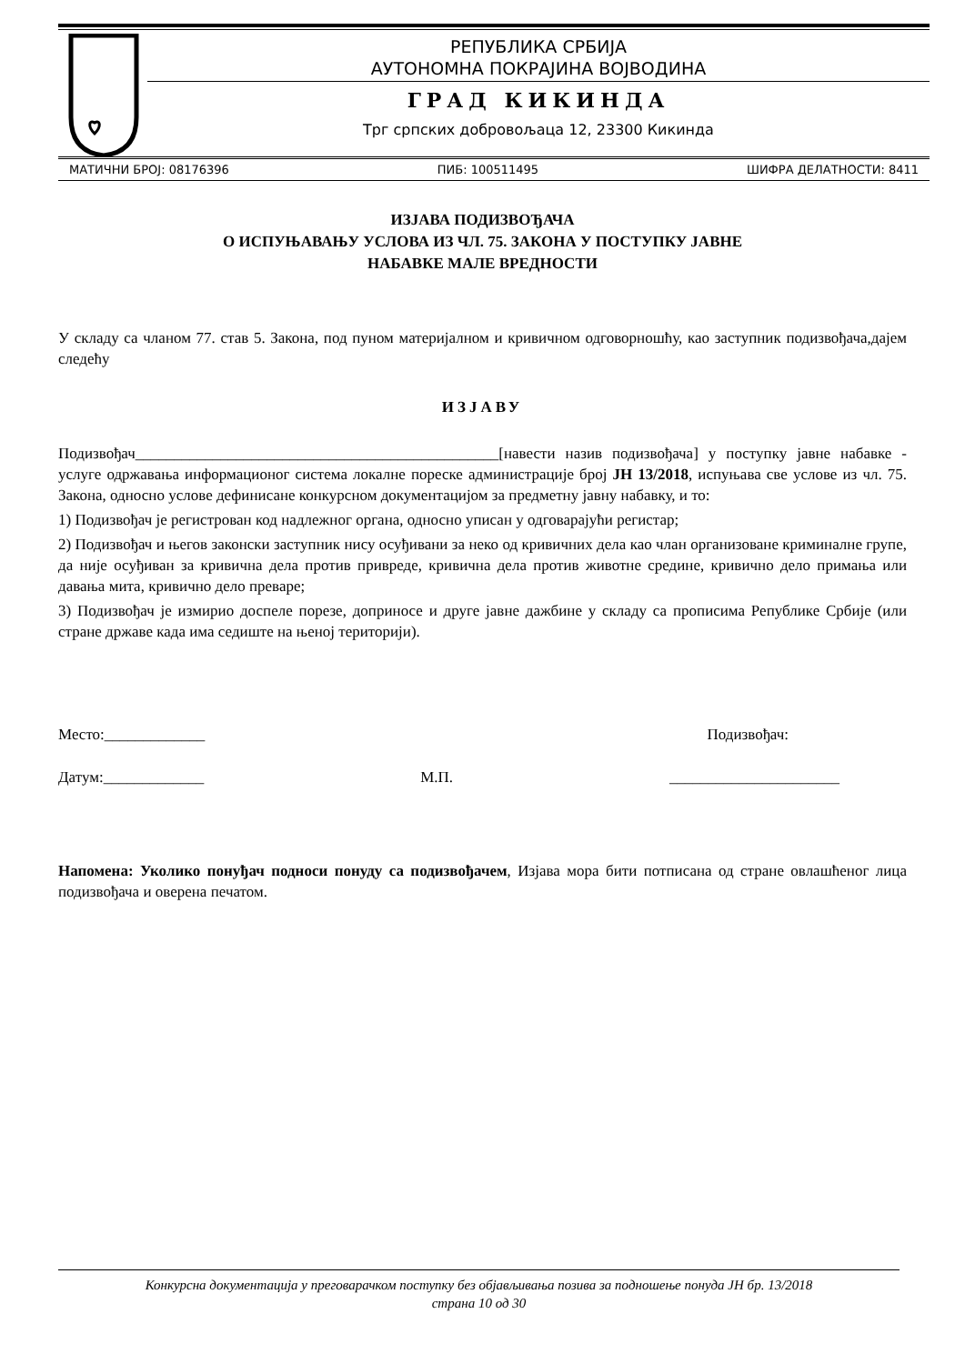РЕПУБЛИКА СРБИЈА
АУТОНОМНА ПОКРАЈИНА ВОЈВОДИНА
ГРАД КИКИНДА
Трг српских добровољаца 12, 23300 Кикинда
МАТИЧНИ БРОЈ: 08176396 ПИБ: 100511495 ШИФРА ДЕЛАТНОСТИ: 8411
ИЗЈАВА ПОДИЗВОЂАЧА
О ИСПУЊАВАЊУ УСЛОВА ИЗ ЧЛ. 75. ЗАКОНА У ПОСТУПКУ ЈАВНЕ
НАБАВКЕ МАЛЕ ВРЕДНОСТИ
У складу са чланом 77. став 5. Закона, под пуном материјалном и кривичном одговорношћу, као заступник подизвођача,дајем следећу
ИЗЈАВУ
Подизвођач_______________________________________________[навести назив подизвођача] у поступку јавне набавке - услуге одржавања информационог система локалне пореске администрације број ЈН 13/2018, испуњава све услове из чл. 75. Закона, односно услове дефинисане конкурсном документацијом за предметну јавну набавку, и то:
1) Подизвођач је регистрован код надлежног органа, односно уписан у одговарајући регистар;
2) Подизвођач и његов законски заступник нису осуђивани за неко од кривичних дела као члан организоване криминалне групе, да није осуђиван за кривична дела против привреде, кривична дела против животне средине, кривично дело примања или давања мита, кривично дело преваре;
3) Подизвођач је измирио доспеле порезе, доприносе и друге јавне дажбине у складу са прописима Републике Србије (или стране државе када има седиште на њеној територији).
Место:_____________ Подизвођач:
Датум:_____________ М.П. ______________________
Напомена: Уколико понуђач подноси понуду са подизвођачем, Изјава мора бити потписана од стране овлашћеног лица подизвођача и оверена печатом.
Конкурсна документација у преговарачком поступку без објављивања позива за подношење понуда ЈН бр. 13/2018
страна 10 од 30